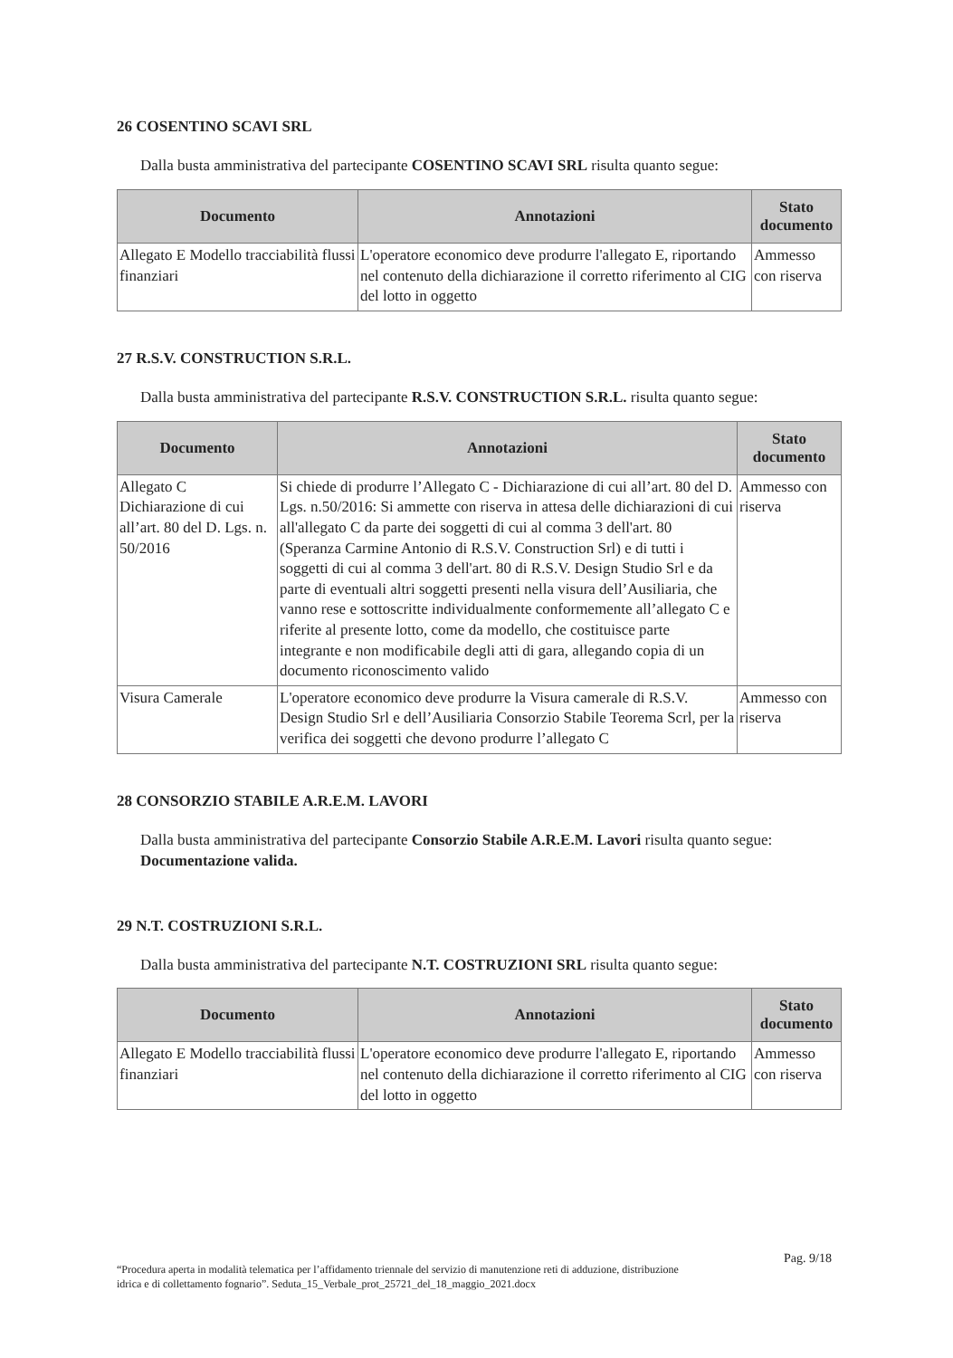26 COSENTINO SCAVI SRL
Dalla busta amministrativa del partecipante COSENTINO SCAVI SRL risulta quanto segue:
| Documento | Annotazioni | Stato documento |
| --- | --- | --- |
| Allegato E Modello tracciabilità flussi finanziari | L'operatore economico deve produrre l'allegato E, riportando nel contenuto della dichiarazione il corretto riferimento al CIG del lotto in oggetto | Ammesso con riserva |
27 R.S.V. CONSTRUCTION S.R.L.
Dalla busta amministrativa del partecipante R.S.V. CONSTRUCTION S.R.L. risulta quanto segue:
| Documento | Annotazioni | Stato documento |
| --- | --- | --- |
| Allegato C Dichiarazione di cui all’art. 80 del D. Lgs. n. 50/2016 | Si chiede di produrre l’Allegato C - Dichiarazione di cui all’art. 80 del D. Lgs. n.50/2016: Si ammette con riserva in attesa delle dichiarazioni di cui all'allegato C da parte dei soggetti di cui al comma 3 dell'art. 80 (Speranza Carmine Antonio di R.S.V. Construction Srl) e di tutti i soggetti di cui al comma 3 dell'art. 80 di R.S.V. Design Studio Srl e da parte di eventuali altri soggetti presenti nella visura dell’Ausiliaria, che vanno rese e sottoscritte individualmente conformemente all’allegato C e riferite al presente lotto, come da modello, che costituisce parte integrante e non modificabile degli atti di gara, allegando copia di un documento riconoscimento valido | Ammesso con riserva |
| Visura Camerale | L'operatore economico deve produrre la Visura camerale di R.S.V. Design Studio Srl e dell’Ausiliaria Consorzio Stabile Teorema Scrl, per la verifica dei soggetti che devono produrre l’allegato C | Ammesso con riserva |
28 CONSORZIO STABILE A.R.E.M. LAVORI
Dalla busta amministrativa del partecipante Consorzio Stabile A.R.E.M. Lavori risulta quanto segue: Documentazione valida.
29 N.T. COSTRUZIONI S.R.L.
Dalla busta amministrativa del partecipante N.T. COSTRUZIONI SRL risulta quanto segue:
| Documento | Annotazioni | Stato documento |
| --- | --- | --- |
| Allegato E Modello tracciabilità flussi finanziari | L'operatore economico deve produrre l'allegato E, riportando nel contenuto della dichiarazione il corretto riferimento al CIG del lotto in oggetto | Ammesso con riserva |
Pag. 9/18
“Procedura aperta in modalità telematica per l’affidamento triennale del servizio di manutenzione reti di adduzione, distribuzione idrica e di collettamento fognario”. Seduta_15_Verbale_prot_25721_del_18_maggio_2021.docx